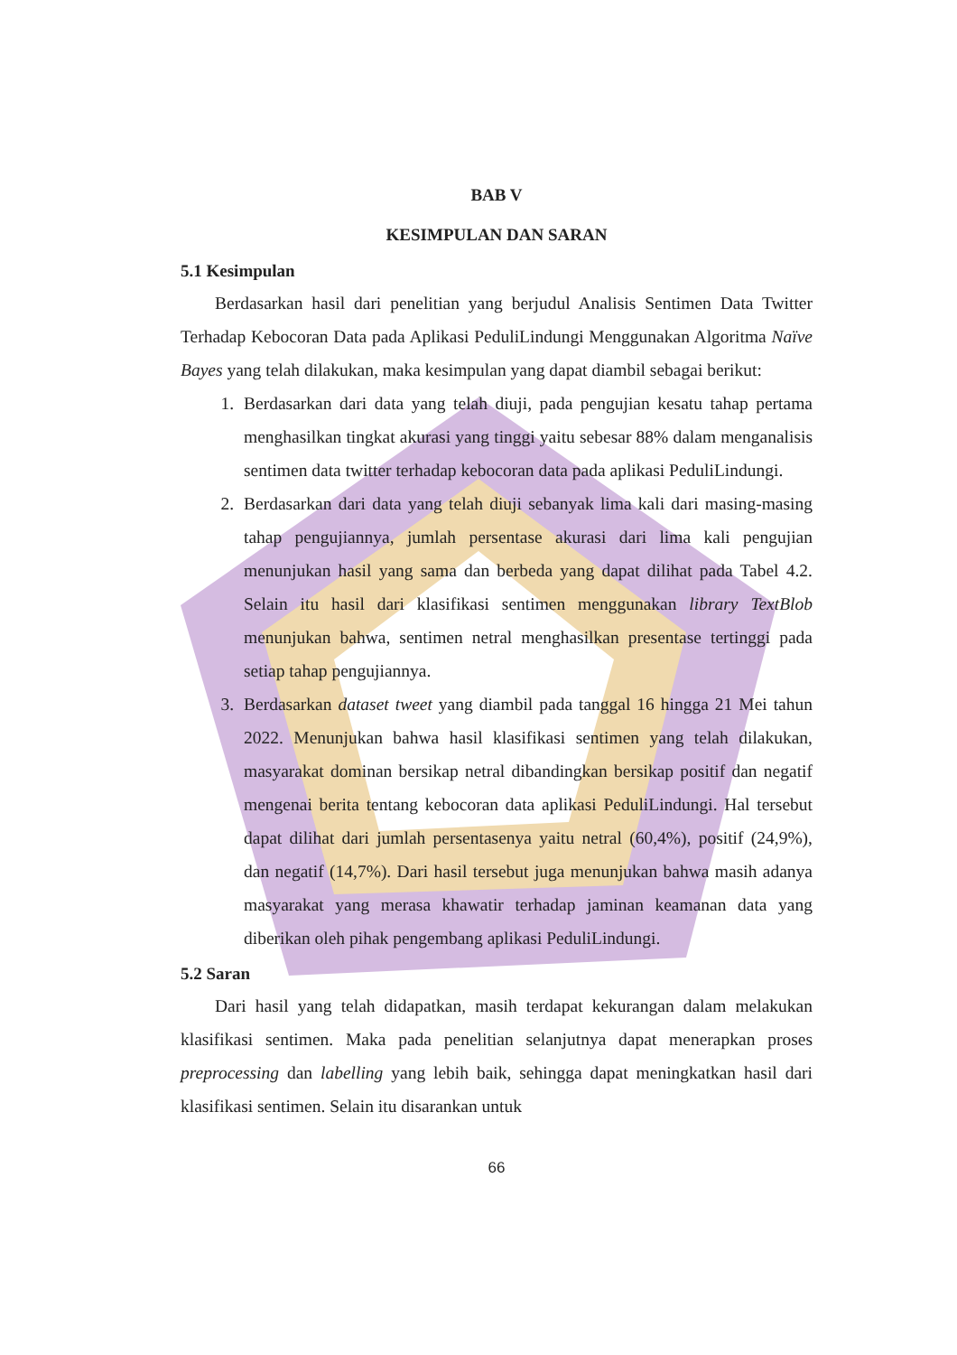BAB V
KESIMPULAN DAN SARAN
5.1 Kesimpulan
Berdasarkan hasil dari penelitian yang berjudul Analisis Sentimen Data Twitter Terhadap Kebocoran Data pada Aplikasi PeduliLindungi Menggunakan Algoritma Naïve Bayes yang telah dilakukan, maka kesimpulan yang dapat diambil sebagai berikut:
1. Berdasarkan dari data yang telah diuji, pada pengujian kesatu tahap pertama menghasilkan tingkat akurasi yang tinggi yaitu sebesar 88% dalam menganalisis sentimen data twitter terhadap kebocoran data pada aplikasi PeduliLindungi.
2. Berdasarkan dari data yang telah diuji sebanyak lima kali dari masing-masing tahap pengujiannya, jumlah persentase akurasi dari lima kali pengujian menunjukan hasil yang sama dan berbeda yang dapat dilihat pada Tabel 4.2. Selain itu hasil dari klasifikasi sentimen menggunakan library TextBlob menunjukan bahwa, sentimen netral menghasilkan presentase tertinggi pada setiap tahap pengujiannya.
3. Berdasarkan dataset tweet yang diambil pada tanggal 16 hingga 21 Mei tahun 2022. Menunjukan bahwa hasil klasifikasi sentimen yang telah dilakukan, masyarakat dominan bersikap netral dibandingkan bersikap positif dan negatif mengenai berita tentang kebocoran data aplikasi PeduliLindungi. Hal tersebut dapat dilihat dari jumlah persentasenya yaitu netral (60,4%), positif (24,9%), dan negatif (14,7%). Dari hasil tersebut juga menunjukan bahwa masih adanya masyarakat yang merasa khawatir terhadap jaminan keamanan data yang diberikan oleh pihak pengembang aplikasi PeduliLindungi.
5.2 Saran
Dari hasil yang telah didapatkan, masih terdapat kekurangan dalam melakukan klasifikasi sentimen. Maka pada penelitian selanjutnya dapat menerapkan proses preprocessing dan labelling yang lebih baik, sehingga dapat meningkatkan hasil dari klasifikasi sentimen. Selain itu disarankan untuk
66